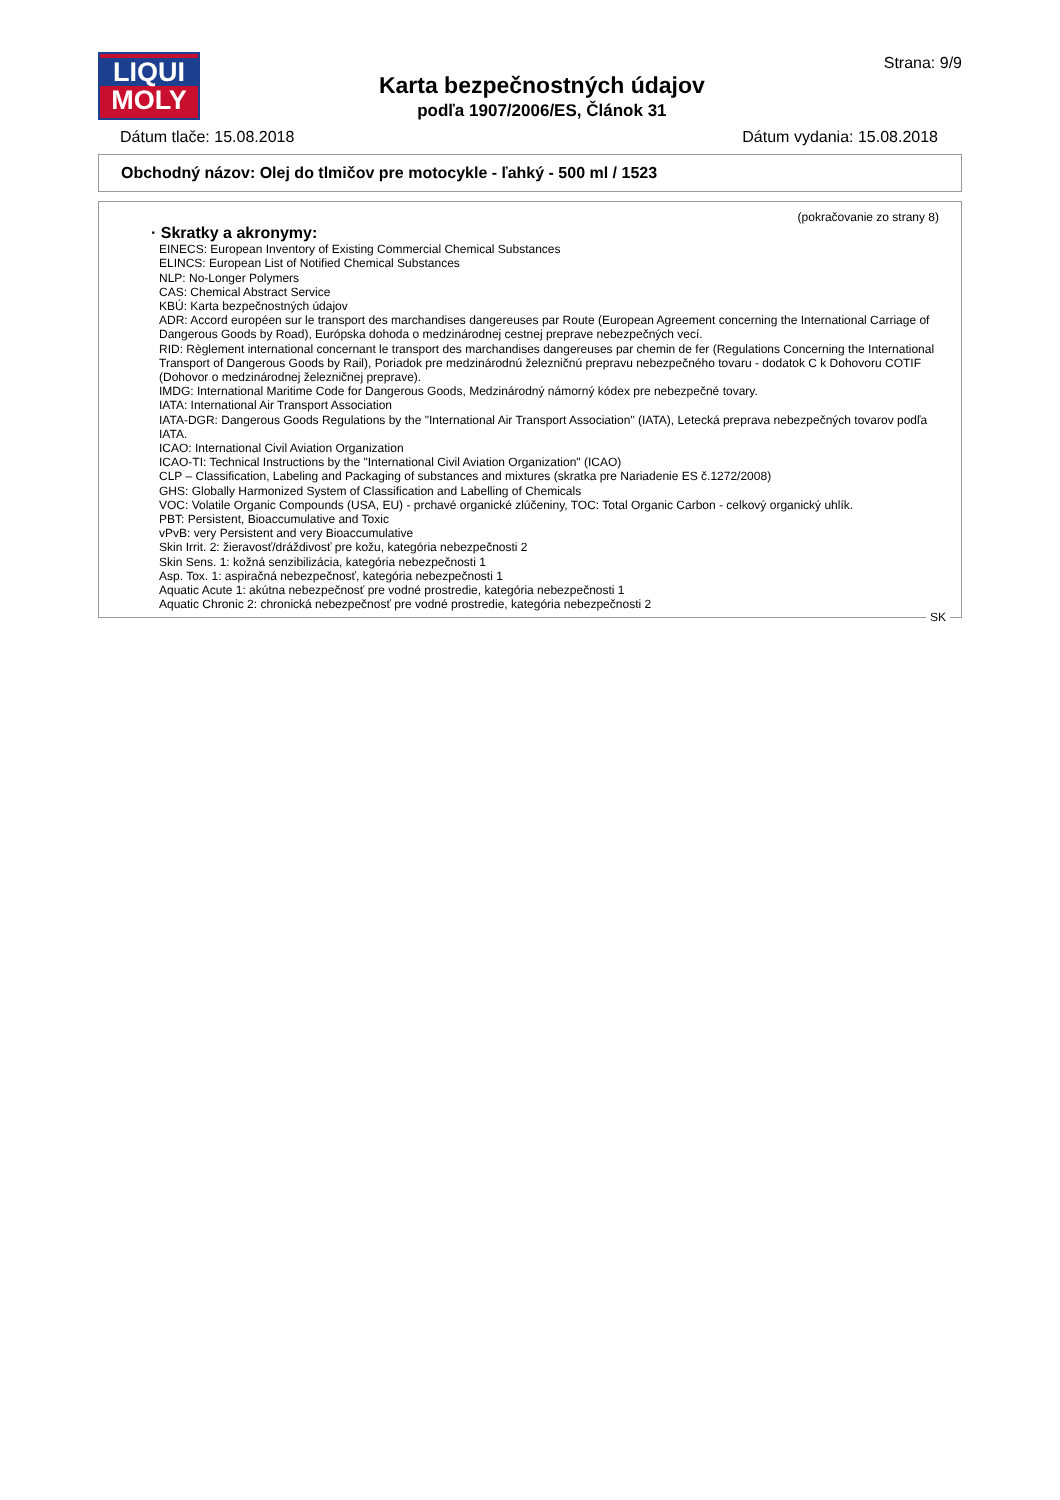LIQUI
MOLY
Karta bezpečnostných údajov
podľa 1907/2006/ES, Článok 31
Strana: 9/9
Dátum tlače: 15.08.2018 Dátum vydania: 15.08.2018
Obchodný názov: Olej do tlmičov pre motocykle - ľahký - 500 ml / 1523
(pokračovanie zo strany 8)
· Skratky a akronymy:
EINECS: European Inventory of Existing Commercial Chemical Substances
ELINCS: European List of Notified Chemical Substances
NLP: No-Longer Polymers
CAS: Chemical Abstract Service
KBÚ: Karta bezpečnostných údajov
ADR: Accord européen sur le transport des marchandises dangereuses par Route (European Agreement concerning the International Carriage of Dangerous Goods by Road), Európska dohoda o medzinárodnej cestnej preprave nebezpečných vecí.
RID: Règlement international concernant le transport des marchandises dangereuses par chemin de fer (Regulations Concerning the International Transport of Dangerous Goods by Rail), Poriadok pre medzinárodnú železničnú prepravu nebezpečného tovaru - dodatok C k Dohovoru COTIF (Dohovor o medzinárodnej železničnej preprave).
IMDG: International Maritime Code for Dangerous Goods, Medzinárodný námorný kódex pre nebezpečné tovary.
IATA: International Air Transport Association
IATA-DGR: Dangerous Goods Regulations by the "International Air Transport Association" (IATA), Letecká preprava nebezpečných tovarov podľa IATA.
ICAO: International Civil Aviation Organization
ICAO-TI: Technical Instructions by the "International Civil Aviation Organization" (ICAO)
CLP – Classification, Labeling and Packaging of substances and mixtures (skratka pre Nariadenie ES č.1272/2008)
GHS: Globally Harmonized System of Classification and Labelling of Chemicals
VOC: Volatile Organic Compounds (USA, EU) - prchavé organické zlúčeniny, TOC: Total Organic Carbon - celkový organický uhlík.
PBT: Persistent, Bioaccumulative and Toxic
vPvB: very Persistent and very Bioaccumulative
Skin Irrit. 2: žieravosť/dráždivosť pre kožu, kategória nebezpečnosti 2
Skin Sens. 1: kožná senzibilizácia, kategória nebezpečnosti 1
Asp. Tox. 1: aspiračná nebezpečnosť, kategória nebezpečnosti 1
Aquatic Acute 1: akútna nebezpečnosť pre vodné prostredie, kategória nebezpečnosti 1
Aquatic Chronic 2: chronická nebezpečnosť pre vodné prostredie, kategória nebezpečnosti 2
SK